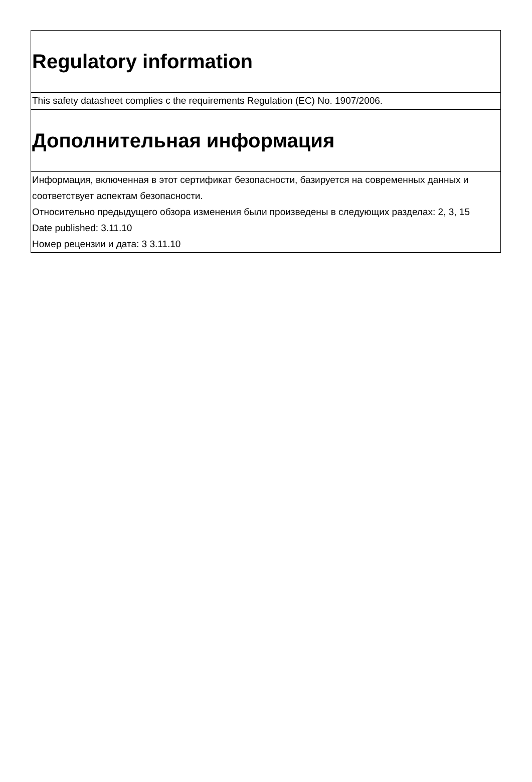Regulatory information
This safety datasheet complies c the requirements Regulation (EC) No. 1907/2006.
Дополнительная информация
Информация, включенная в этот сертификат безопасности, базируется на современных данных и соответствует аспектам безопасности.
Относительно предыдущего обзора изменения были произведены в следующих разделах: 2, 3, 15
Date published: 3.11.10
Номер рецензии и дата: 3 3.11.10